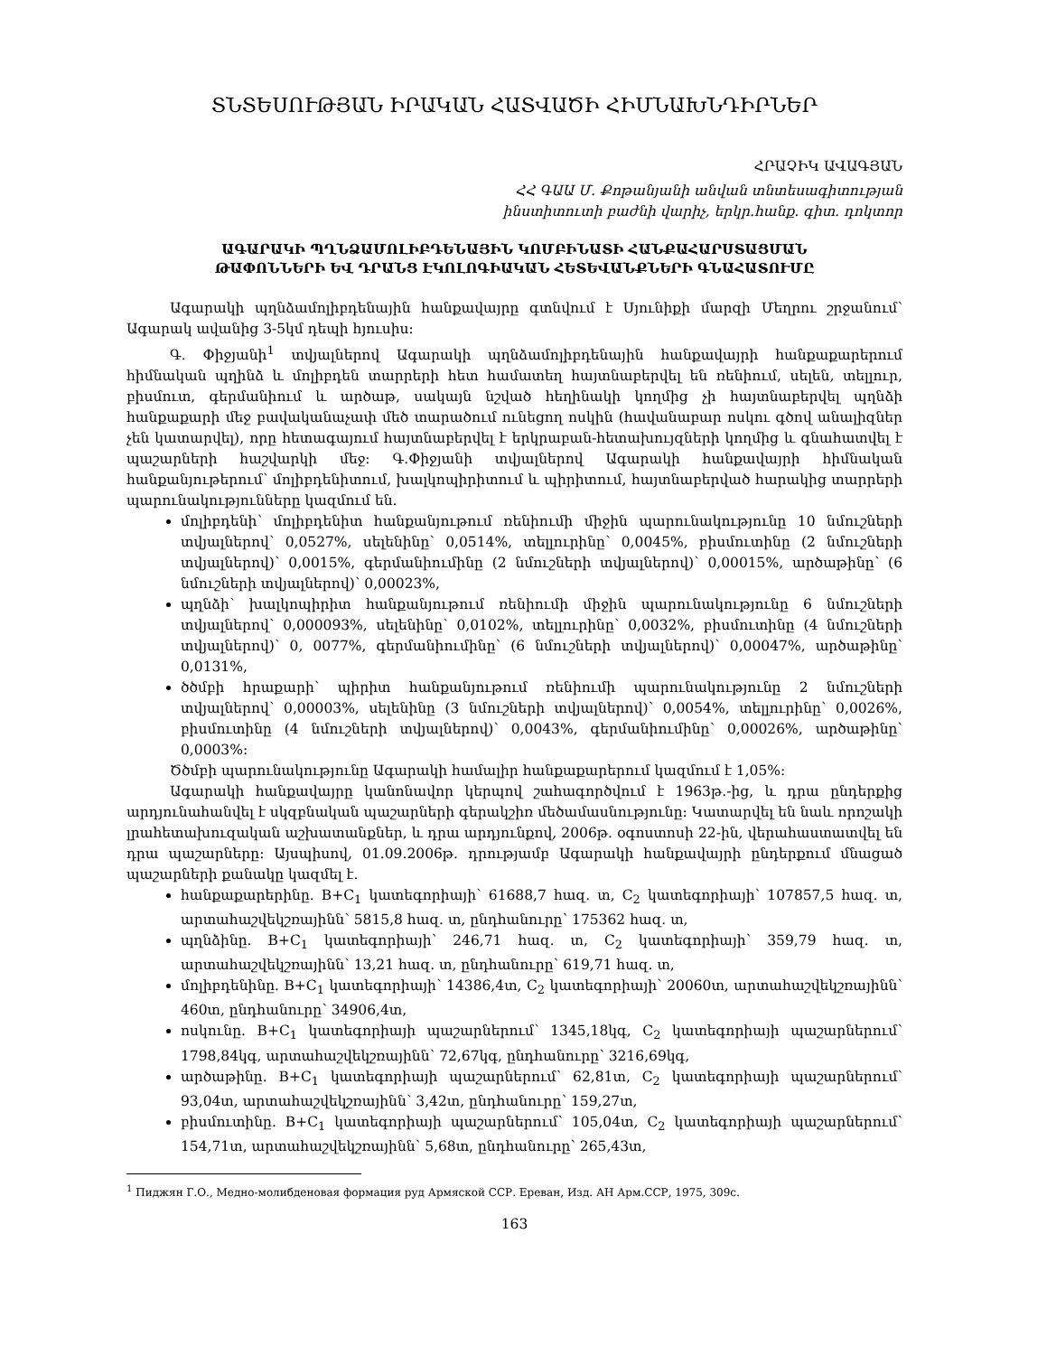ՏՆՏԵՍՈՒԹՅԱՆ ԻՐԱԿԱՆ ՀԱՏՎԱԾԻ ՀԻՄՆԱԽՆԴԻՐՆԵՐ
ՀՐԱՉԻԿ ԱՎԱԳՅԱՆ
ՀՀ ԳԱԱ Մ. Քոթանյանի անվան տնտեսագիտության
ինստիտուտի բաժնի վարիչ, երկր.հանք. գիտ. դոկտոր
ԱԳԱՐԱԿԻ ՊՂՆՁԱՄՈԼԻԲԴԵՆԱՅԻՆ ԿՈՄԲԻՆԱՏԻ ՀԱՆՔԱՀԱՐՍՏԱՑՄԱՆ
ԹԱՓՈՆՆԵՐԻ ԵՎ ԴՐԱՆՑ ԷԿՈԼՈԳԻԱԿԱՆ ՀԵՏԵՎԱՆՔՆԵՐԻ ԳՆԱՀԱՏՈՒՄԸ
Ագարակի պղնձամոլիբդենային հանքավայրը գտնվում է Սյունիքի մարզի Մեղրու շրջանում՝ Ագարակ ավանից 3-5կմ դեպի հյուսիս:
Գ. Փիջյանի<sup>1</sup> տվյալներով Ագարակի պղնձամոլիբդենային հանքավայրի հանքաքարերում հիմնական պղինձ և մոլիբդեն տարրերի հետ համատեղ հայտնաբերվել են ռենիում, սելեն, տելլուր, բիսմուտ, գերմանիում և արծաթ, սակայն նշված հեղինակի կողմից չի հայտնաբերվել պղնձի հանքաքարի մեջ բավականաչափ մեծ տարածում ունեցող ոսկին (հավանաբար ոսկու գծով անալիզներ չեն կատարվել), որը հետագայում հայտնաբերվել է երկրաբան-հետախույզների կողմից և գնահատվել է պաշարների հաշվարկի մեջ: Գ.Փիջյանի տվյալներով Ագարակի հանքավայրի հիմնական հանքանյութերում՝ մոլիբդենիտում, խալկոպիրիտում և պիրիտում, հայտնաբերված հարակից տարրերի պարունակությունները կազմում են.
մոլիբդենի՝ մոլիբդենիտ հանքանյութում ռենիումի միջին պարունակությունը 10 նմուշների տվյալներով՝ 0,0527%, սելենինը՝ 0,0514%, տելլուրինը՝ 0,0045%, բիսմուտինը (2 նմուշների տվյալներով)՝ 0,0015%, գերմանիումինը (2 նմուշների տվյալներով)՝ 0,00015%, արծաթինը՝ (6 նմուշների տվյալներով)՝ 0,00023%,
պղնձի՝ խալկոպիրիտ հանքանյութում ռենիումի միջին պարունակությունը 6 նմուշների տվյալներով՝ 0,000093%, սելենինը՝ 0,0102%, տելլուրինը՝ 0,0032%, բիսմուտինը (4 նմուշների տվյալներով)՝ 0, 0077%, գերմանիումինը՝ (6 նմուշների տվյալներով)՝ 0,00047%, արծաթինը՝ 0,0131%,
ծծմբի հրաքարի՝ պիրիտ հանքանյութում ռենիումի պարունակությունը 2 նմուշների տվյալներով՝ 0,00003%, սելենինը (3 նմուշների տվյալներով)՝ 0,0054%, տելլուրինը՝ 0,0026%, բիսմուտինը (4 նմուշների տվյալներով)՝ 0,0043%, գերմանիումինը՝ 0,00026%, արծաթինը՝ 0,0003%:
Ծծմբի պարունակությունը Ագարակի համալիր հանքաքարերում կազմում է 1,05%:
Ագարակի հանքավայրը կանոնավոր կերպով շահագործվում է 1963թ.-ից, և դրա ընդերքից արդյունահանվել է սկզբնական պաշարների գերակշիռ մեծամասնությունը: Կատարվել են նաև որոշակի լրահետախուզական աշխատանքներ, և դրա արդյունքով, 2006թ. օգոստոսի 22-ին, վերահաստատվել են դրա պաշարները: Այսպիսով, 01.09.2006թ. դրությամբ Ագարակի հանքավայրի ընդերքում մնացած պաշարների քանակը կազմել է.
հանքաքարերինը. B+C<sub>1</sub> կատեգորիայի՝ 61688,7 հազ. տ, C<sub>2</sub> կատեգորիայի՝ 107857,5 հազ. տ, արտահաշվեկշռայինն՝ 5815,8 հազ. տ, ընդհանուրը՝ 175362 հազ. տ,
պղնձինը. B+C<sub>1</sub> կատեգորիայի՝ 246,71 հազ. տ, C<sub>2</sub> կատեգորիայի՝ 359,79 հազ. տ, արտահաշվեկշռայինն՝ 13,21 հազ. տ, ընդհանուրը՝ 619,71 հազ. տ,
մոլիբդենինը. B+C<sub>1</sub> կատեգորիայի՝ 14386,4տ, C<sub>2</sub> կատեգորիայի՝ 20060տ, արտահաշվեկշռայինն՝ 460տ, ընդհանուրը՝ 34906,4տ,
ոսկունը. B+C<sub>1</sub> կատեգորիայի պաշարներում՝ 1345,18կգ, C<sub>2</sub> կատեգորիայի պաշարներում՝ 1798,84կգ, արտահաշվեկշռայինն՝ 72,67կգ, ընդհանուրը՝ 3216,69կգ,
արծաթինը. B+C<sub>1</sub> կատեգորիայի պաշարներում՝ 62,81տ, C<sub>2</sub> կատեգորիայի պաշարներում՝ 93,04տ, արտահաշվեկշռայինն՝ 3,42տ, ընդհանուրը՝ 159,27տ,
բիսմուտինը. B+C<sub>1</sub> կատեգորիայի պաշարներում՝ 105,04տ, C<sub>2</sub> կատեգորիայի պաշարներում՝ 154,71տ, արտահաշվեկշռայինն՝ 5,68տ, ընդհանուրը՝ 265,43տ,
<sup>1</sup> Пиджян Г.О., Медно-молибденовая формация руд Армяской ССР. Ереван, Изд. АН Арм.ССР, 1975, 309с.
163